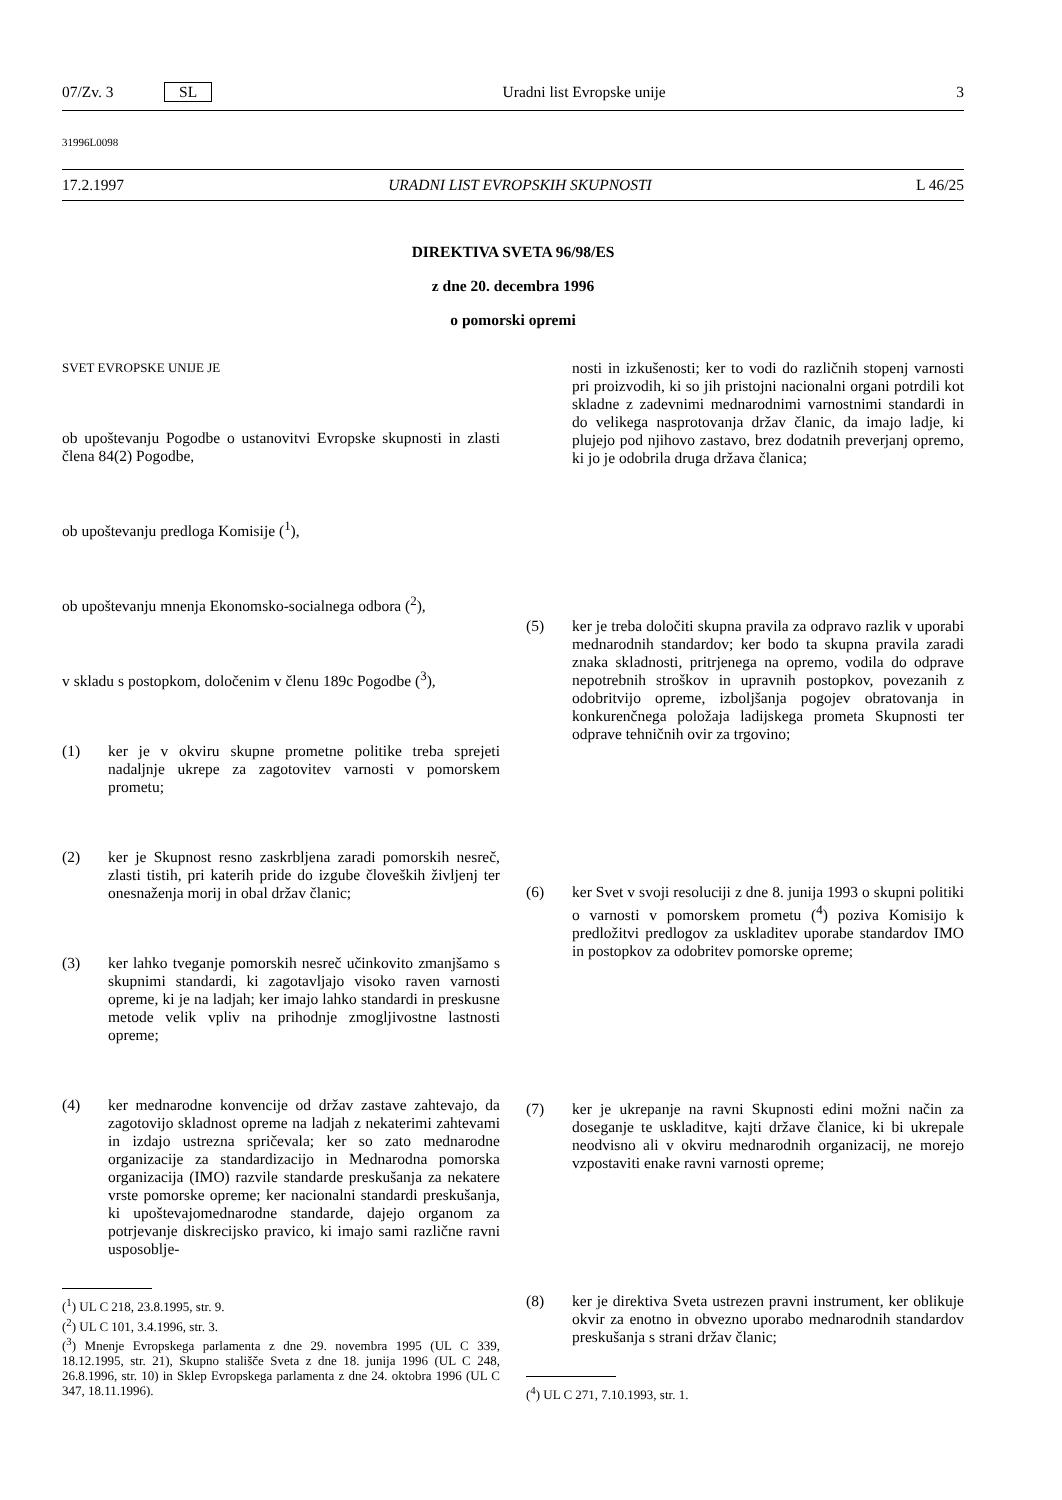07/Zv. 3 SL Uradni list Evropske unije 3
31996L0098
17.2.1997 URADNI LIST EVROPSKIH SKUPNOSTI L 46/25
DIREKTIVA SVETA 96/98/ES
z dne 20. decembra 1996
o pomorski opremi
SVET EVROPSKE UNIJE JE
ob upoštevanju Pogodbe o ustanovitvi Evropske skupnosti in zlasti člena 84(2) Pogodbe,
ob upoštevanju predloga Komisije (<sup>1</sup>),
ob upoštevanju mnenja Ekonomsko-socialnega odbora (<sup>2</sup>),
v skladu s postopkom, določenim v členu 189c Pogodbe (<sup>3</sup>),
(1) ker je v okviru skupne prometne politike treba sprejeti nadaljnje ukrepe za zagotovitev varnosti v pomorskem prometu;
(2) ker je Skupnost resno zaskrbljena zaradi pomorskih nesreč, zlasti tistih, pri katerih pride do izgube človeških življenj ter onesnaženja morij in obal držav članic;
(3) ker lahko tveganje pomorskih nesreč učinkovito zmanjšamo s skupnimi standardi, ki zagotavljajo visoko raven varnosti opreme, ki je na ladjah; ker imajo lahko standardi in preskusne metode velik vpliv na prihodnje zmogljivostne lastnosti opreme;
(4) ker mednarodne konvencije od držav zastave zahtevajo, da zagotovijo skladnost opreme na ladjah z nekaterimi zahtevami in izdajo ustrezna spričevala; ker so zato mednarodne organizacije za standardizacijo in Mednarodna pomorska organizacija (IMO) razvile standarde preskušanja za nekatere vrste pomorske opreme; ker nacionalni standardi preskušanja, ki upoštevajomednarodne standarde, dajejo organom za potrjevanje diskrecijsko pravico, ki imajo sami različne ravni usposoblje-
(<sup>1</sup>) UL C 218, 23.8.1995, str. 9.
(<sup>2</sup>) UL C 101, 3.4.1996, str. 3.
(<sup>3</sup>) Mnenje Evropskega parlamenta z dne 29. novembra 1995 (UL C 339, 18.12.1995, str. 21), Skupno stališče Sveta z dne 18. junija 1996 (UL C 248, 26.8.1996, str. 10) in Sklep Evropskega parlamenta z dne 24. oktobra 1996 (UL C 347, 18.11.1996).
nosti in izkušenosti; ker to vodi do različnih stopenj varnosti pri proizvodih, ki so jih pristojni nacionalni organi potrdili kot skladne z zadevnimi mednarodnimi varnostnimi standardi in do velikega nasprotovanja držav članic, da imajo ladje, ki plujejo pod njihovo zastavo, brez dodatnih preverjanj opremo, ki jo je odobrila druga država članica;
(5) ker je treba določiti skupna pravila za odpravo razlik v uporabi mednarodnih standardov; ker bodo ta skupna pravila zaradi znaka skladnosti, pritrjenega na opremo, vodila do odprave nepotrebnih stroškov in upravnih postopkov, povezanih z odobritvijo opreme, izboljšanja pogojev obratovanja in konkurenčnega položaja ladijskega prometa Skupnosti ter odprave tehničnih ovir za trgovino;
(6) ker Svet v svoji resoluciji z dne 8. junija 1993 o skupni politiki o varnosti v pomorskem prometu (<sup>4</sup>) poziva Komisijo k predložitvi predlogov za uskladitev uporabe standardov IMO in postopkov za odobritev pomorske opreme;
(7) ker je ukrepanje na ravni Skupnosti edini možni način za doseganje te uskladitve, kajti države članice, ki bi ukrepale neodvisno ali v okviru mednarodnih organizacij, ne morejo vzpostaviti enake ravni varnosti opreme;
(8) ker je direktiva Sveta ustrezen pravni instrument, ker oblikuje okvir za enotno in obvezno uporabo mednarodnih standardov preskušanja s strani držav članic;
(<sup>4</sup>) UL C 271, 7.10.1993, str. 1.